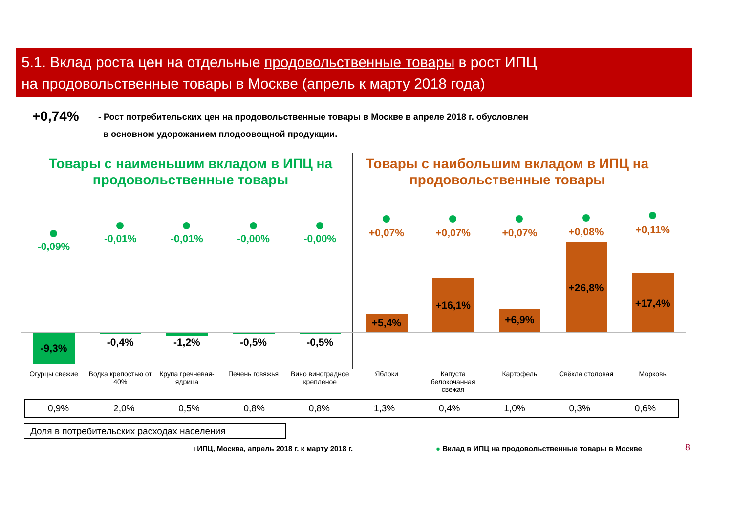5.1. Вклад роста цен на отдельные продовольственные товары в рост ИПЦ
на продовольственные товары в Москве (апрель к марту 2018 года)
+0,74%
- Рост потребительских цен на продовольственные товары в Москве в апреле 2018 г. обусловлен
в основном удорожанием плодоовощной продукции.
Товары с наименьшим вкладом в ИПЦ на продовольственные товары
Товары с наибольшим вкладом в ИПЦ на продовольственные товары
-0,09%
-9,3%
Огурцы свежие
-0,01%
-0,4%
Водка крепостью от 40%
-0,01%
-1,2%
Крупа гречневая-ядрица
-0,00%
-0,5%
Печень говяжья
-0,00%
-0,5%
Вино виноградное крепленое
+0,07%
+5,4%
Яблоки
+0,07%
+16,1%
Капуста белокочанная свежая
+0,07%
+6,9%
Картофель
+0,08%
+26,8%
Свёкла столовая
+0,11%
+17,4%
Морковь
| 0,9% | 2,0% | 0,5% | 0,8% | 0,8% | 1,3% | 0,4% | 1,0% | 0,3% | 0,6% |
Доля в потребительских расходах населения
□ ИПЦ, Москва, апрель 2018 г. к марту 2018 г.
● Вклад в ИПЦ на продовольственные товары в Москве
8